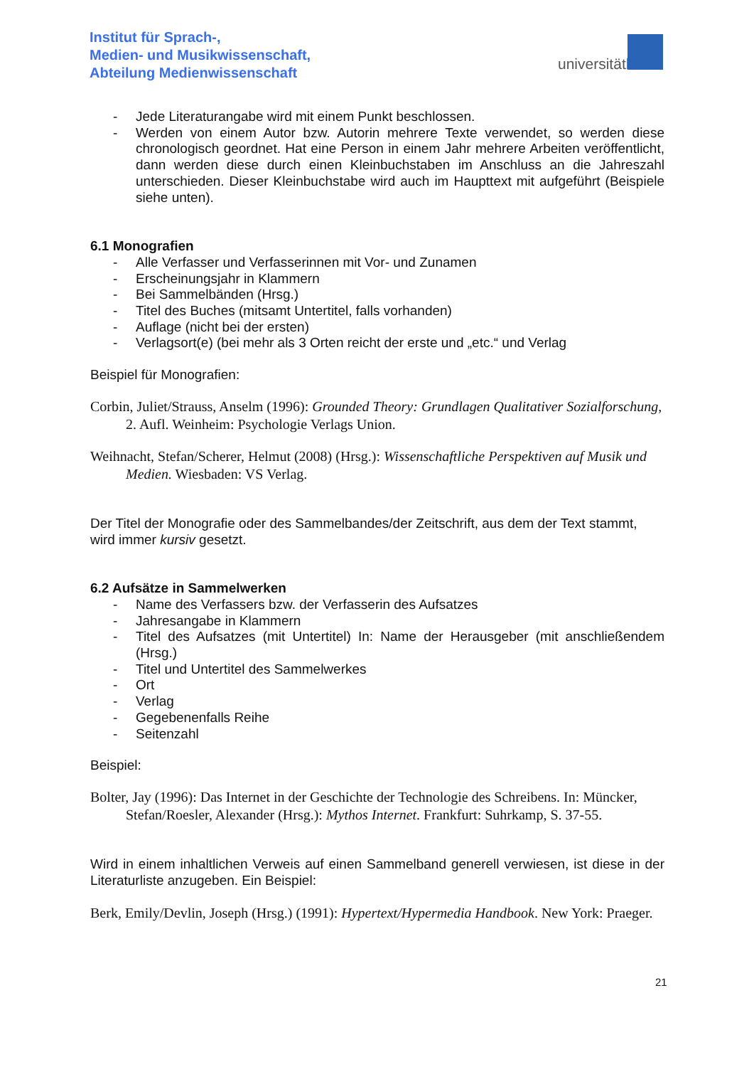Institut für Sprach-,
Medien- und Musikwissenschaft,
Abteilung Medienwissenschaft
universitätbonn
- Jede Literaturangabe wird mit einem Punkt beschlossen.
- Werden von einem Autor bzw. Autorin mehrere Texte verwendet, so werden diese chronologisch geordnet. Hat eine Person in einem Jahr mehrere Arbeiten veröffentlicht, dann werden diese durch einen Kleinbuchstaben im Anschluss an die Jahreszahl unterschieden. Dieser Kleinbuchstabe wird auch im Haupttext mit aufgeführt (Beispiele siehe unten).
6.1 Monografien
- Alle Verfasser und Verfasserinnen mit Vor- und Zunamen
- Erscheinungsjahr in Klammern
- Bei Sammelbänden (Hrsg.)
- Titel des Buches (mitsamt Untertitel, falls vorhanden)
- Auflage (nicht bei der ersten)
- Verlagsort(e) (bei mehr als 3 Orten reicht der erste und „etc.“ und Verlag
Beispiel für Monografien:
Corbin, Juliet/Strauss, Anselm (1996): Grounded Theory: Grundlagen Qualitativer Sozialforschung, 2. Aufl. Weinheim: Psychologie Verlags Union.
Weihnacht, Stefan/Scherer, Helmut (2008) (Hrsg.): Wissenschaftliche Perspektiven auf Musik und Medien. Wiesbaden: VS Verlag.
Der Titel der Monografie oder des Sammelbandes/der Zeitschrift, aus dem der Text stammt, wird immer kursiv gesetzt.
6.2 Aufsätze in Sammelwerken
- Name des Verfassers bzw. der Verfasserin des Aufsatzes
- Jahresangabe in Klammern
- Titel des Aufsatzes (mit Untertitel) In: Name der Herausgeber (mit anschließendem (Hrsg.)
- Titel und Untertitel des Sammelwerkes
- Ort
- Verlag
- Gegebenenfalls Reihe
- Seitenzahl
Beispiel:
Bolter, Jay (1996): Das Internet in der Geschichte der Technologie des Schreibens. In: Müncker, Stefan/Roesler, Alexander (Hrsg.): Mythos Internet. Frankfurt: Suhrkamp, S. 37-55.
Wird in einem inhaltlichen Verweis auf einen Sammelband generell verwiesen, ist diese in der Literaturliste anzugeben. Ein Beispiel:
Berk, Emily/Devlin, Joseph (Hrsg.) (1991): Hypertext/Hypermedia Handbook. New York: Praeger.
21